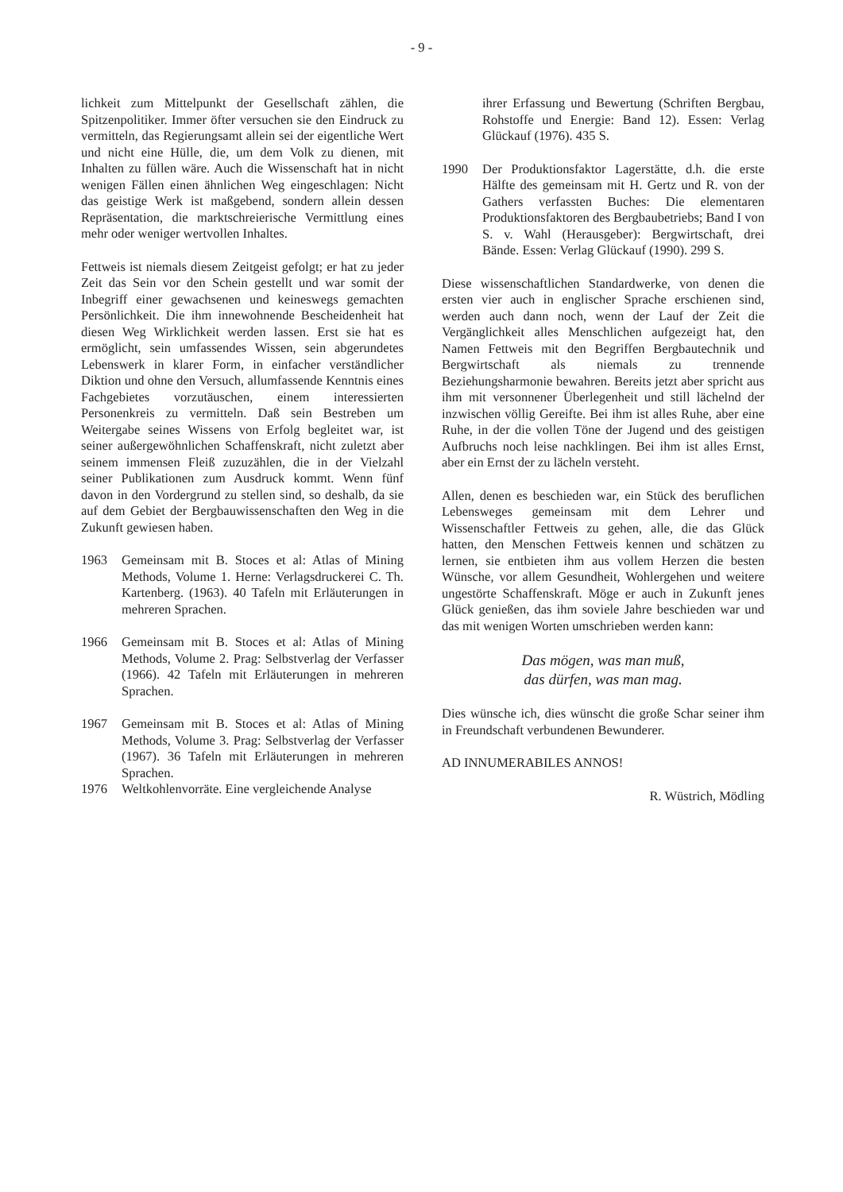- 9 -
lichkeit zum Mittelpunkt der Gesellschaft zählen, die Spitzenpolitiker. Immer öfter versuchen sie den Eindruck zu vermitteln, das Regierungsamt allein sei der eigentliche Wert und nicht eine Hülle, die, um dem Volk zu dienen, mit Inhalten zu füllen wäre. Auch die Wissenschaft hat in nicht wenigen Fällen einen ähnlichen Weg eingeschlagen: Nicht das geistige Werk ist maßgebend, sondern allein dessen Repräsentation, die marktschreierische Vermittlung eines mehr oder weniger wertvollen Inhaltes.
Fettweis ist niemals diesem Zeitgeist gefolgt; er hat zu jeder Zeit das Sein vor den Schein gestellt und war somit der Inbegriff einer gewachsenen und keineswegs gemachten Persönlichkeit. Die ihm innewohnende Bescheidenheit hat diesen Weg Wirklichkeit werden lassen. Erst sie hat es ermöglicht, sein umfassendes Wissen, sein abgerundetes Lebenswerk in klarer Form, in einfacher verständlicher Diktion und ohne den Versuch, allumfassende Kenntnis eines Fachgebietes vorzutäuschen, einem interessierten Personenkreis zu vermitteln. Daß sein Bestreben um Weitergabe seines Wissens von Erfolg begleitet war, ist seiner außergewöhnlichen Schaffenskraft, nicht zuletzt aber seinem immensen Fleiß zuzuzählen, die in der Vielzahl seiner Publikationen zum Ausdruck kommt. Wenn fünf davon in den Vordergrund zu stellen sind, so deshalb, da sie auf dem Gebiet der Bergbauwissenschaften den Weg in die Zukunft gewiesen haben.
1963 Gemeinsam mit B. Stoces et al: Atlas of Mining Methods, Volume 1. Herne: Verlagsdruckerei C. Th. Kartenberg. (1963). 40 Tafeln mit Erläuterungen in mehreren Sprachen.
1966 Gemeinsam mit B. Stoces et al: Atlas of Mining Methods, Volume 2. Prag: Selbstverlag der Verfasser (1966). 42 Tafeln mit Erläuterungen in mehreren Sprachen.
1967 Gemeinsam mit B. Stoces et al: Atlas of Mining Methods, Volume 3. Prag: Selbstverlag der Verfasser (1967). 36 Tafeln mit Erläuterungen in mehreren Sprachen.
1976 Weltkohlenvorräte. Eine vergleichende Analyse
ihrer Erfassung und Bewertung (Schriften Bergbau, Rohstoffe und Energie: Band 12). Essen: Verlag Glückauf (1976). 435 S.
1990 Der Produktionsfaktor Lagerstätte, d.h. die erste Hälfte des gemeinsam mit H. Gertz und R. von der Gathers verfassten Buches: Die elementaren Produktionsfaktoren des Bergbaubetriebs; Band I von S. v. Wahl (Herausgeber): Bergwirtschaft, drei Bände. Essen: Verlag Glückauf (1990). 299 S.
Diese wissenschaftlichen Standardwerke, von denen die ersten vier auch in englischer Sprache erschienen sind, werden auch dann noch, wenn der Lauf der Zeit die Vergänglichkeit alles Menschlichen aufgezeigt hat, den Namen Fettweis mit den Begriffen Bergbautechnik und Bergwirtschaft als niemals zu trennende Beziehungsharmonie bewahren. Bereits jetzt aber spricht aus ihm mit versonnener Überlegenheit und still lächelnd der inzwischen völlig Gereifte. Bei ihm ist alles Ruhe, aber eine Ruhe, in der die vollen Töne der Jugend und des geistigen Aufbruchs noch leise nachklingen. Bei ihm ist alles Ernst, aber ein Ernst der zu lächeln versteht.
Allen, denen es beschieden war, ein Stück des beruflichen Lebensweges gemeinsam mit dem Lehrer und Wissenschaftler Fettweis zu gehen, alle, die das Glück hatten, den Menschen Fettweis kennen und schätzen zu lernen, sie entbieten ihm aus vollem Herzen die besten Wünsche, vor allem Gesundheit, Wohlergehen und weitere ungestörte Schaffenskraft. Möge er auch in Zukunft jenes Glück genießen, das ihm soviele Jahre beschieden war und das mit wenigen Worten umschrieben werden kann:
Das mögen, was man muß,
das dürfen, was man mag.
Dies wünsche ich, dies wünscht die große Schar seiner ihm in Freundschaft verbundenen Bewunderer.
AD INNUMERABILES ANNOS!
R. Wüstrich, Mödling